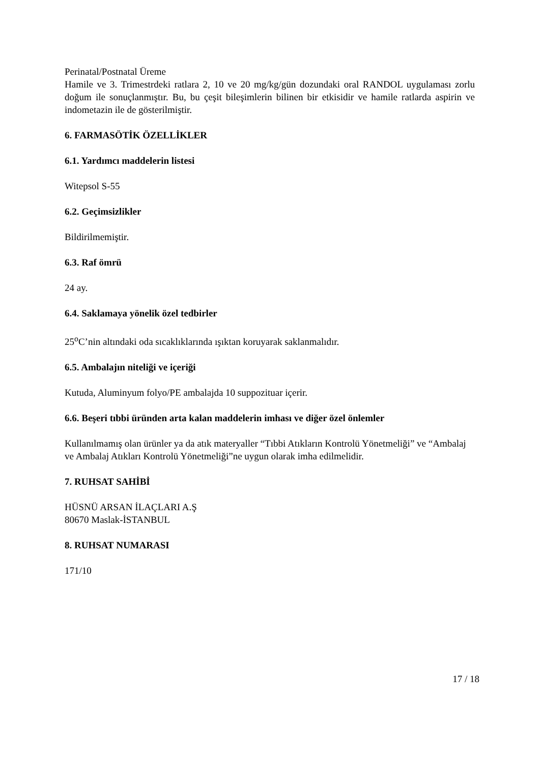Perinatal/Postnatal Üreme
Hamile ve 3. Trimestrdeki ratlara 2, 10 ve 20 mg/kg/gün dozundaki oral RANDOL uygulaması zorlu doğum ile sonuçlanmıştır. Bu, bu çeşit bileşimlerin bilinen bir etkisidir ve hamile ratlarda aspirin ve indometazin ile de gösterilmiştir.
6. FARMASÖTİK ÖZELLİKLER
6.1. Yardımcı maddelerin listesi
Witepsol S-55
6.2. Geçimsizlikler
Bildirilmemiştir.
6.3. Raf ömrü
24 ay.
6.4. Saklamaya yönelik özel tedbirler
25<sup>o</sup>C’nin altındaki oda sıcaklıklarında ışıktan koruyarak saklanmalıdır.
6.5. Ambalajın niteliği ve içeriği
Kutuda, Aluminyum folyo/PE ambalajda 10 suppozituar içerir.
6.6. Beşeri tıbbi üründen arta kalan maddelerin imhası ve diğer özel önlemler
Kullanılmamış olan ürünler ya da atık materyaller “Tıbbi Atıkların Kontrolü Yönetmeliği” ve “Ambalaj ve Ambalaj Atıkları Kontrolü Yönetmeliği”ne uygun olarak imha edilmelidir.
7. RUHSAT SAHİBİ
HÜSNÜ ARSAN İLAÇLARI A.Ş
80670 Maslak-İSTANBUL
8. RUHSAT NUMARASI
171/10
17 / 18